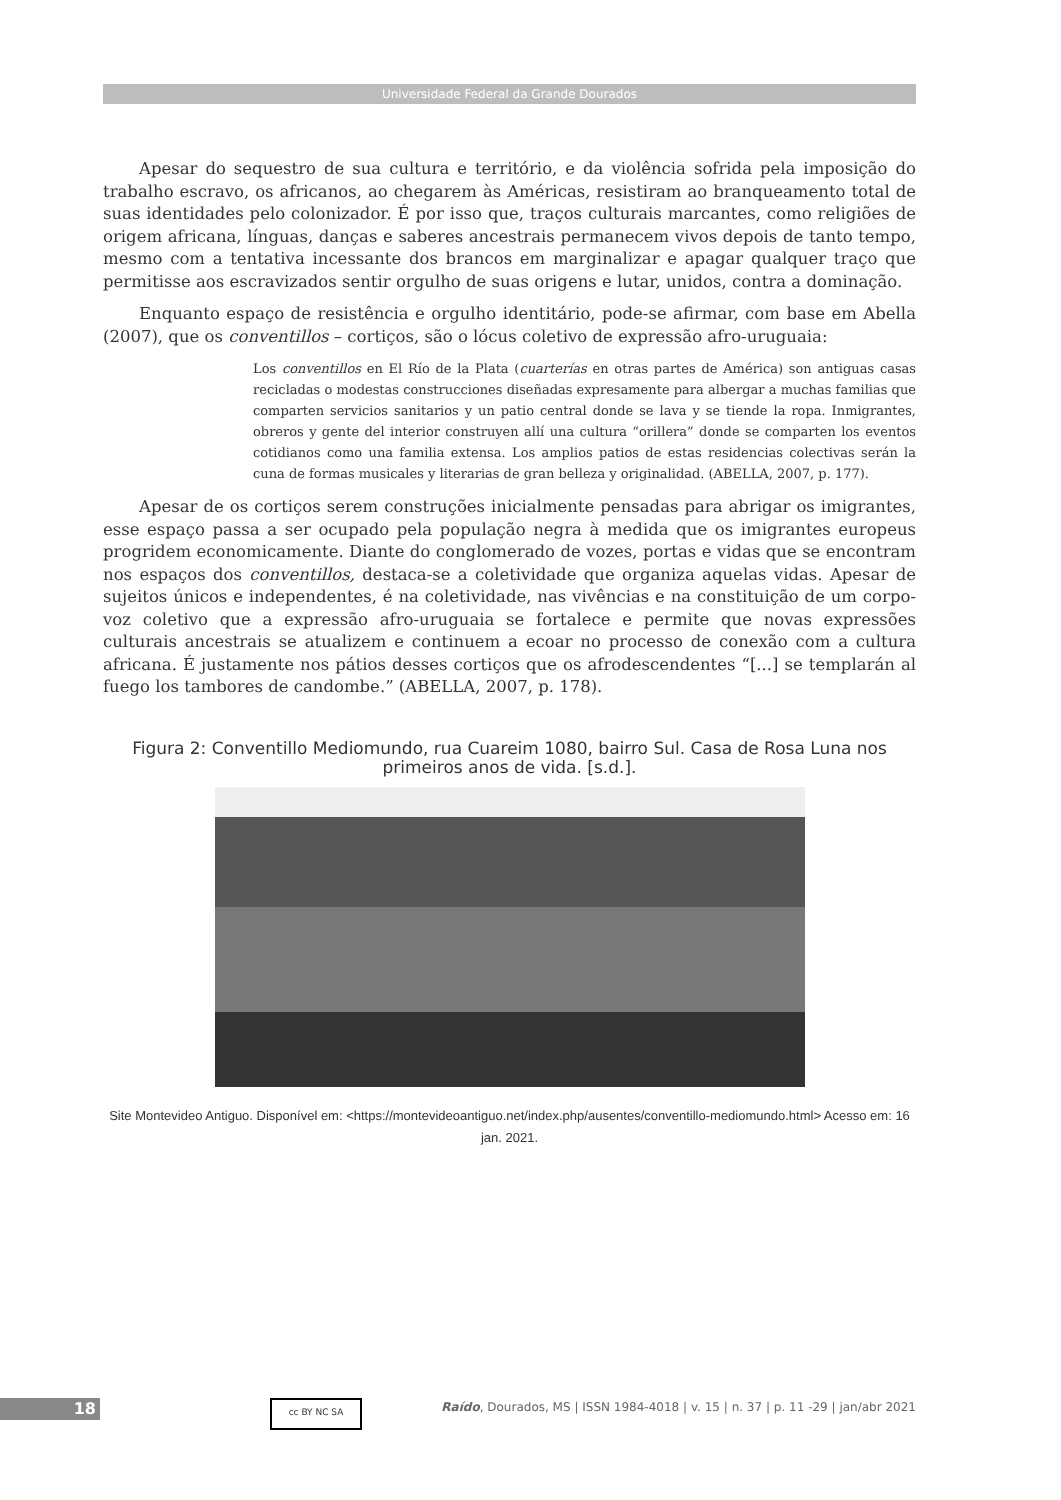Universidade Federal da Grande Dourados
Apesar do sequestro de sua cultura e território, e da violência sofrida pela imposição do trabalho escravo, os africanos, ao chegarem às Américas, resistiram ao branqueamento total de suas identidades pelo colonizador. É por isso que, traços culturais marcantes, como religiões de origem africana, línguas, danças e saberes ancestrais permanecem vivos depois de tanto tempo, mesmo com a tentativa incessante dos brancos em marginalizar e apagar qualquer traço que permitisse aos escravizados sentir orgulho de suas origens e lutar, unidos, contra a dominação.
Enquanto espaço de resistência e orgulho identitário, pode-se afirmar, com base em Abella (2007), que os conventillos – cortiços, são o lócus coletivo de expressão afro-uruguaia:
Los conventillos en El Río de la Plata (cuarterías en otras partes de América) son antiguas casas recicladas o modestas construcciones diseñadas expresamente para albergar a muchas familias que comparten servicios sanitarios y un patio central donde se lava y se tiende la ropa. Inmigrantes, obreros y gente del interior construyen allí una cultura “orillera” donde se comparten los eventos cotidianos como una familia extensa. Los amplios patios de estas residencias colectivas serán la cuna de formas musicales y literarias de gran belleza y originalidad. (ABELLA, 2007, p. 177).
Apesar de os cortiços serem construções inicialmente pensadas para abrigar os imigrantes, esse espaço passa a ser ocupado pela população negra à medida que os imigrantes europeus progridem economicamente. Diante do conglomerado de vozes, portas e vidas que se encontram nos espaços dos conventillos, destaca-se a coletividade que organiza aquelas vidas. Apesar de sujeitos únicos e independentes, é na coletividade, nas vivências e na constituição de um corpo-voz coletivo que a expressão afro-uruguaia se fortalece e permite que novas expressões culturais ancestrais se atualizem e continuem a ecoar no processo de conexão com a cultura africana. É justamente nos pátios desses cortiços que os afrodescendentes “[...] se templarán al fuego los tambores de candombe.” (ABELLA, 2007, p. 178).
Figura 2: Conventillo Mediomundo, rua Cuareim 1080, bairro Sul. Casa de Rosa Luna nos primeiros anos de vida. [s.d.].
Site Montevideo Antiguo. Disponível em: <https://montevideoantiguo.net/index.php/ausentes/conventillo-mediomundo.html> Acesso em: 16 jan. 2021.
18 cc BY NC SA
Raído, Dourados, MS | ISSN 1984-4018 | v. 15 | n. 37 | p. 11 -29 | jan/abr 2021